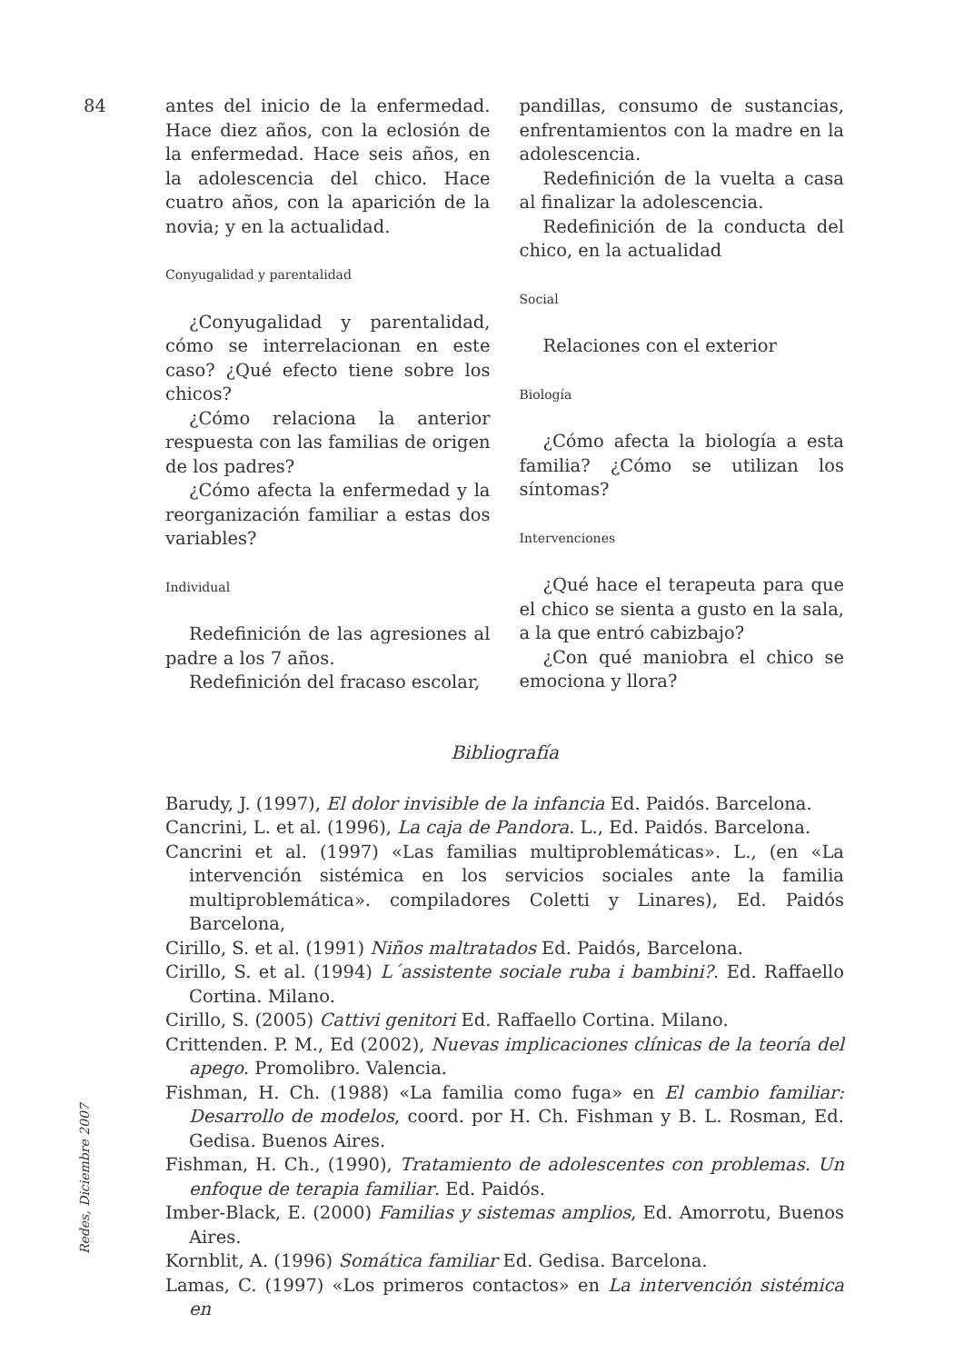84
antes del inicio de la enfermedad. Hace diez años, con la eclosión de la enfermedad. Hace seis años, en la adolescencia del chico. Hace cuatro años, con la aparición de la novia; y en la actualidad.
Conyugalidad y parentalidad
¿Conyugalidad y parentalidad, cómo se interrelacionan en este caso? ¿Qué efecto tiene sobre los chicos?
¿Cómo relaciona la anterior respuesta con las familias de origen de los padres?
¿Cómo afecta la enfermedad y la reorganización familiar a estas dos variables?
Individual
Redefinición de las agresiones al padre a los 7 años.
Redefinición del fracaso escolar,
pandillas, consumo de sustancias, enfrentamientos con la madre en la adolescencia.
Redefinición de la vuelta a casa al finalizar la adolescencia.
Redefinición de la conducta del chico, en la actualidad
Social
Relaciones con el exterior
Biología
¿Cómo afecta la biología a esta familia? ¿Cómo se utilizan los síntomas?
Intervenciones
¿Qué hace el terapeuta para que el chico se sienta a gusto en la sala, a la que entró cabizbajo?
¿Con qué maniobra el chico se emociona y llora?
Bibliografía
Barudy, J. (1997), El dolor invisible de la infancia Ed. Paidós. Barcelona.
Cancrini, L. et al. (1996), La caja de Pandora. L., Ed. Paidós. Barcelona.
Cancrini et al. (1997) «Las familias multiproblemáticas». L., (en «La intervención sistémica en los servicios sociales ante la familia multiproblemática». compiladores Coletti y Linares), Ed. Paidós Barcelona,
Cirillo, S. et al. (1991) Niños maltratados Ed. Paidós, Barcelona.
Cirillo, S. et al. (1994) L´assistente sociale ruba i bambini?. Ed. Raffaello Cortina. Milano.
Cirillo, S. (2005) Cattivi genitori Ed. Raffaello Cortina. Milano.
Crittenden. P. M., Ed (2002), Nuevas implicaciones clínicas de la teoría del apego. Promolibro. Valencia.
Fishman, H. Ch. (1988) «La familia como fuga» en El cambio familiar: Desarrollo de modelos, coord. por H. Ch. Fishman y B. L. Rosman, Ed. Gedisa. Buenos Aires.
Fishman, H. Ch., (1990), Tratamiento de adolescentes con problemas. Un enfoque de terapia familiar. Ed. Paidós.
Imber-Black, E. (2000) Familias y sistemas amplios, Ed. Amorrotu, Buenos Aires.
Kornblit, A. (1996) Somática familiar Ed. Gedisa. Barcelona.
Lamas, C. (1997) «Los primeros contactos» en La intervención sistémica en
Redes, Diciembre 2007